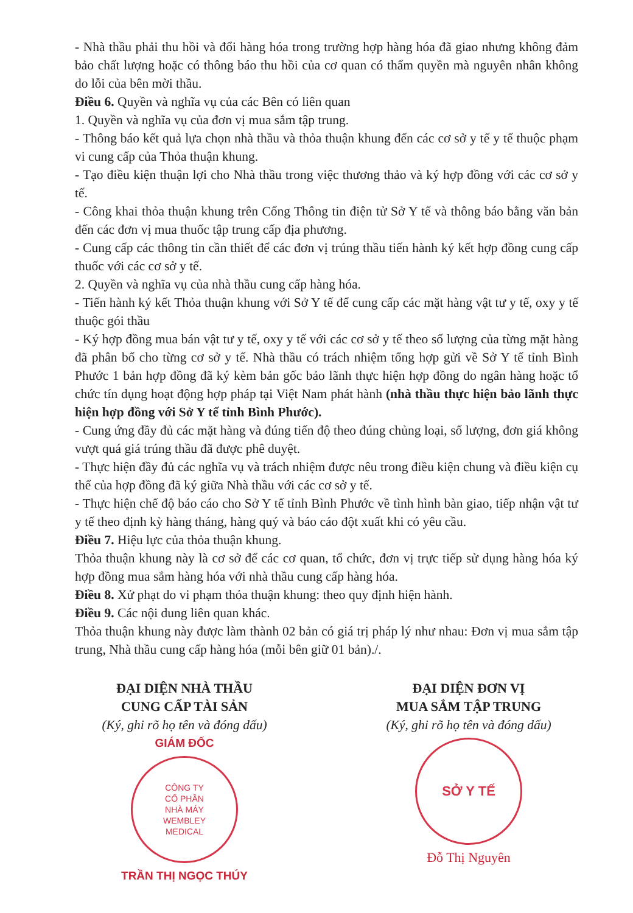- Nhà thầu phải thu hồi và đổi hàng hóa trong trường hợp hàng hóa đã giao nhưng không đảm bảo chất lượng hoặc có thông báo thu hồi của cơ quan có thẩm quyền mà nguyên nhân không do lỗi của bên mời thầu.
Điều 6. Quyền và nghĩa vụ của các Bên có liên quan
1. Quyền và nghĩa vụ của đơn vị mua sắm tập trung.
- Thông báo kết quả lựa chọn nhà thầu và thỏa thuận khung đến các cơ sở y tế y tế thuộc phạm vi cung cấp của Thỏa thuận khung.
- Tạo điều kiện thuận lợi cho Nhà thầu trong việc thương thảo và ký hợp đồng với các cơ sở y tế.
- Công khai thỏa thuận khung trên Cổng Thông tin điện tử Sở Y tế và thông báo bằng văn bản đến các đơn vị mua thuốc tập trung cấp địa phương.
- Cung cấp các thông tin cần thiết để các đơn vị trúng thầu tiến hành ký kết hợp đồng cung cấp thuốc với các cơ sở y tế.
2. Quyền và nghĩa vụ của nhà thầu cung cấp hàng hóa.
- Tiến hành ký kết Thỏa thuận khung với Sở Y tế để cung cấp các mặt hàng vật tư y tế, oxy y tế thuộc gói thầu
- Ký hợp đồng mua bán vật tư y tế, oxy y tế với các cơ sở y tế theo số lượng của từng mặt hàng đã phân bổ cho từng cơ sở y tế. Nhà thầu có trách nhiệm tổng hợp gửi về Sở Y tế tỉnh Bình Phước 1 bản hợp đồng đã ký kèm bản gốc bảo lãnh thực hiện hợp đồng do ngân hàng hoặc tổ chức tín dụng hoạt động hợp pháp tại Việt Nam phát hành (nhà thầu thực hiện bảo lãnh thực hiện hợp đồng với Sở Y tế tỉnh Bình Phước).
- Cung ứng đầy đủ các mặt hàng và đúng tiến độ theo đúng chủng loại, số lượng, đơn giá không vượt quá giá trúng thầu đã được phê duyệt.
- Thực hiện đầy đủ các nghĩa vụ và trách nhiệm được nêu trong điều kiện chung và điều kiện cụ thể của hợp đồng đã ký giữa Nhà thầu với các cơ sở y tế.
- Thực hiện chế độ báo cáo cho Sở Y tế tỉnh Bình Phước về tình hình bàn giao, tiếp nhận vật tư y tế theo định kỳ hàng tháng, hàng quý và báo cáo đột xuất khi có yêu cầu.
Điều 7. Hiệu lực của thỏa thuận khung.
Thỏa thuận khung này là cơ sở để các cơ quan, tổ chức, đơn vị trực tiếp sử dụng hàng hóa ký hợp đồng mua sắm hàng hóa với nhà thầu cung cấp hàng hóa.
Điều 8. Xử phạt do vi phạm thỏa thuận khung: theo quy định hiện hành.
Điều 9. Các nội dung liên quan khác.
Thỏa thuận khung này được làm thành 02 bản có giá trị pháp lý như nhau: Đơn vị mua sắm tập trung, Nhà thầu cung cấp hàng hóa (mỗi bên giữ 01 bản)./.
ĐẠI DIỆN NHÀ THẦU
CUNG CẤP TÀI SẢN
(Ký, ghi rõ họ tên và đóng dấu)
GIÁM ĐỐC
CÔNG TY
CỔ PHẦN
NHÀ MÁY
WEMBLEY
MEDICAL
TRẦN THỊ NGỌC THÚY
ĐẠI DIỆN ĐƠN VỊ
MUA SẮM TẬP TRUNG
(Ký, ghi rõ họ tên và đóng dấu)
SỞ Y TẾ
Đỗ Thị Nguyên